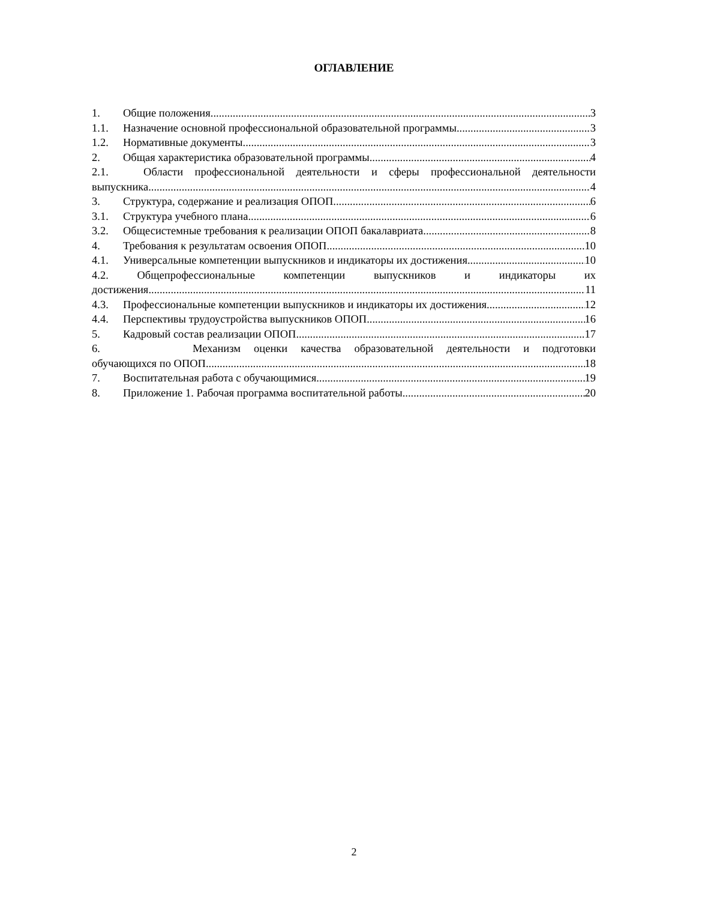ОГЛАВЛЕНИЕ
1. Общие положения 3
1.1. Назначение основной профессиональной образовательной программы 3
1.2. Нормативные документы 3
2. Общая характеристика образовательной программы 4
2.1. Области профессиональной деятельности и сферы профессиональной деятельности
выпускника 4
3. Структура, содержание и реализация ОПОП 6
3.1. Структура учебного плана 6
3.2. Общесистемные требования к реализации ОПОП бакалавриата 8
4. Требования к результатам освоения ОПОП 10
4.1. Универсальные компетенции выпускников и индикаторы их достижения 10
4.2. Общепрофессиональные компетенции выпускников и индикаторы их
достижения 11
4.3. Профессиональные компетенции выпускников и индикаторы их достижения 12
4.4. Перспективы трудоустройства выпускников ОПОП. 16
5. Кадровый состав реализации ОПОП 17
6. Механизм оценки качества образовательной деятельности и подготовки
обучающихся по ОПОП 18
7. Воспитательная работа с обучающимися 19
8. Приложение 1. Рабочая программа воспитательной работы 20
2